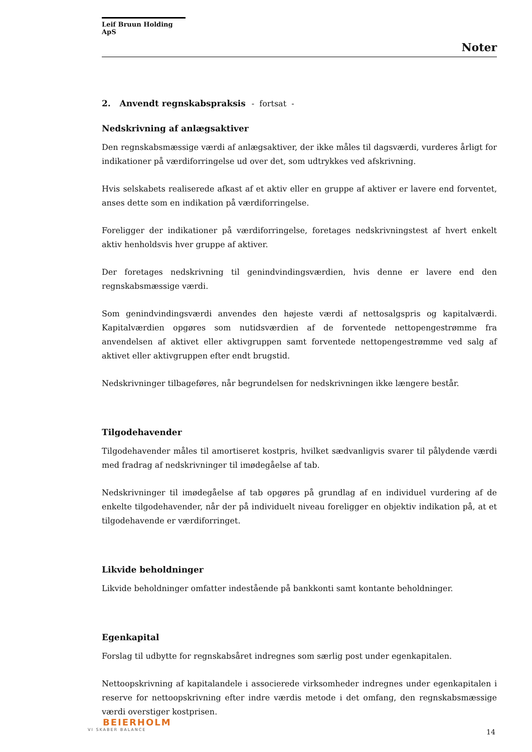Leif Bruun Holding ApS
Noter
2. Anvendt regnskabspraksis - fortsat -
Nedskrivning af anlægsaktiver
Den regnskabsmæssige værdi af anlægsaktiver, der ikke måles til dagsværdi, vurderes årligt for indikationer på værdiforringelse ud over det, som udtrykkes ved afskrivning.
Hvis selskabets realiserede afkast af et aktiv eller en gruppe af aktiver er lavere end forventet, anses dette som en indikation på værdiforringelse.
Foreligger der indikationer på værdiforringelse, foretages nedskrivningstest af hvert enkelt aktiv henholdsvis hver gruppe af aktiver.
Der foretages nedskrivning til genindvindingsværdien, hvis denne er lavere end den regnskabsmæssige værdi.
Som genindvindingsværdi anvendes den højeste værdi af nettosalgspris og kapitalværdi. Kapitalværdien opgøres som nutidsværdien af de forventede nettopengestrømme fra anvendelsen af aktivet eller aktivgruppen samt forventede nettopengestrømme ved salg af aktivet eller aktivgruppen efter endt brugstid.
Nedskrivninger tilbageføres, når begrundelsen for nedskrivningen ikke længere består.
Tilgodehavender
Tilgodehavender måles til amortiseret kostpris, hvilket sædvanligvis svarer til pålydende værdi med fradrag af nedskrivninger til imødegåelse af tab.
Nedskrivninger til imødegåelse af tab opgøres på grundlag af en individuel vurdering af de enkelte tilgodehavender, når der på individuelt niveau foreligger en objektiv indikation på, at et tilgodehavende er værdiforringet.
Likvide beholdninger
Likvide beholdninger omfatter indestående på bankkonti samt kontante beholdninger.
Egenkapital
Forslag til udbytte for regnskabsåret indregnes som særlig post under egenkapitalen.
Nettoopskrivning af kapitalandele i associerede virksomheder indregnes under egenkapitalen i reserve for nettoopskrivning efter indre værdis metode i det omfang, den regnskabsmæssige værdi overstiger kostprisen.
BEIERHOLM
VI SKABER BALANCE
14